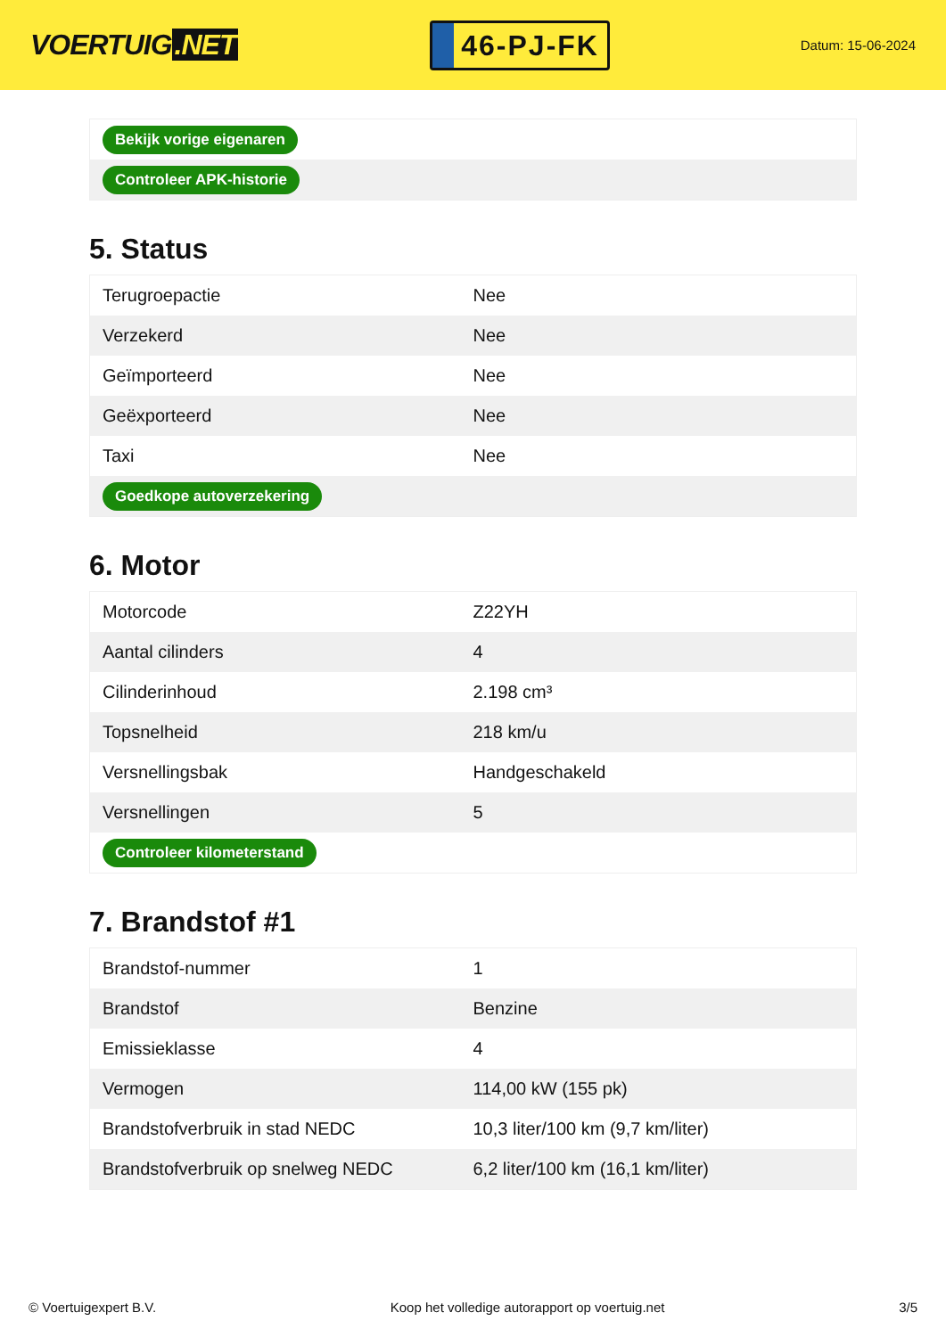VOERTUIG.NET
46-PJ-FK
Datum: 15-06-2024
| Bekijk vorige eigenaren |
| Controleer APK-historie |
5. Status
| Terugroepactie | Nee |
| Verzekerd | Nee |
| Geïmporteerd | Nee |
| Geëxporteerd | Nee |
| Taxi | Nee |
| Goedkope autoverzekering | |
6. Motor
| Motorcode | Z22YH |
| Aantal cilinders | 4 |
| Cilinderinhoud | 2.198 cm³ |
| Topsnelheid | 218 km/u |
| Versnellingsbak | Handgeschakeld |
| Versnellingen | 5 |
| Controleer kilometerstand | |
7. Brandstof #1
| Brandstof-nummer | 1 |
| Brandstof | Benzine |
| Emissieklasse | 4 |
| Vermogen | 114,00 kW (155 pk) |
| Brandstofverbruik in stad NEDC | 10,3 liter/100 km (9,7 km/liter) |
| Brandstofverbruik op snelweg NEDC | 6,2 liter/100 km (16,1 km/liter) |
© Voertuigexpert B.V. Koop het volledige autorapport op voertuig.net 3/5